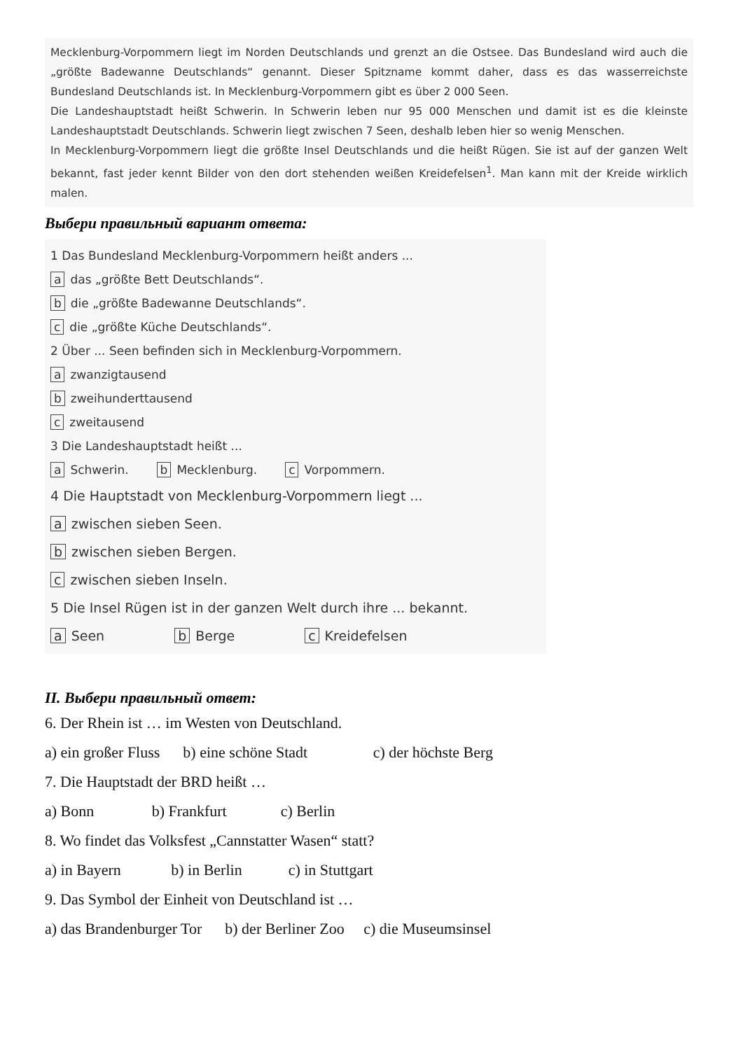Mecklenburg-Vorpommern liegt im Norden Deutschlands und grenzt an die Ostsee. Das Bundesland wird auch die „größte Badewanne Deutschlands“ genannt. Dieser Spitzname kommt daher, dass es das wasserreichste Bundesland Deutschlands ist. In Mecklenburg-Vorpommern gibt es über 2 000 Seen.
Die Landeshauptstadt heißt Schwerin. In Schwerin leben nur 95 000 Menschen und damit ist es die kleinste Landeshauptstadt Deutschlands. Schwerin liegt zwischen 7 Seen, deshalb leben hier so wenig Menschen.
In Mecklenburg-Vorpommern liegt die größte Insel Deutschlands und die heißt Rügen. Sie ist auf der ganzen Welt bekannt, fast jeder kennt Bilder von den dort stehenden weißen Kreidefelsen<sup>1</sup>. Man kann mit der Kreide wirklich malen.
Выбери правильный вариант ответа:
1 Das Bundesland Mecklenburg-Vorpommern heißt anders ...
a das „größte Bett Deutschlands“.
b die „größte Badewanne Deutschlands“.
c die „größte Küche Deutschlands“.
2 Über ... Seen befinden sich in Mecklenburg-Vorpommern.
a zwanzigtausend
b zweihunderttausend
c zweitausend
3 Die Landeshauptstadt heißt ...
a Schwerin. b Mecklenburg. c Vorpommern.
4 Die Hauptstadt von Mecklenburg-Vorpommern liegt ...
a zwischen sieben Seen.
b zwischen sieben Bergen.
c zwischen sieben Inseln.
5 Die Insel Rügen ist in der ganzen Welt durch ihre ... bekannt.
a Seen b Berge c Kreidefelsen
II. Выбери правильный ответ:
6. Der Rhein ist … im Westen von Deutschland.
a) ein großer Fluss b) eine schöne Stadt c) der höchste Berg
7. Die Hauptstadt der BRD heißt …
a) Bonn b) Frankfurt c) Berlin
8. Wo findet das Volksfest „Cannstatter Wasen“ statt?
a) in Bayern b) in Berlin c) in Stuttgart
9. Das Symbol der Einheit von Deutschland ist …
a) das Brandenburger Tor b) der Berliner Zoo c) die Museumsinsel